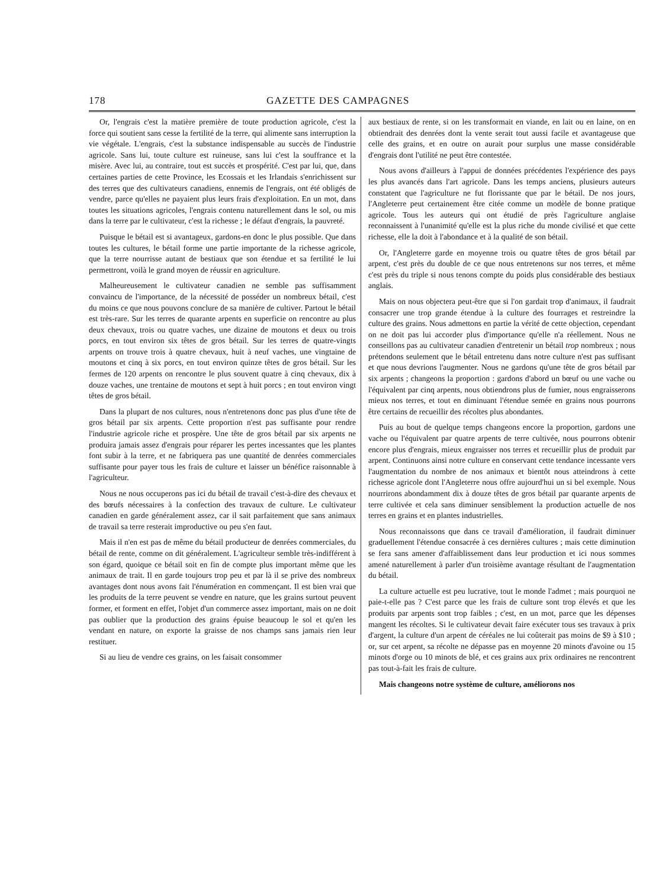178 GAZETTE DES CAMPAGNES
Or, l'engrais c'est la matière première de toute production agricole, c'est la force qui soutient sans cesse la fertilité de la terre, qui alimente sans interruption la vie végétale. L'engrais, c'est la substance indispensable au succès de l'industrie agricole. Sans lui, toute culture est ruineuse, sans lui c'est la souffrance et la misère. Avec lui, au contraire, tout est succès et prospérité. C'est par lui, que, dans certaines parties de cette Province, les Ecossais et les Irlandais s'enrichissent sur des terres que des cultivateurs canadiens, ennemis de l'engrais, ont été obligés de vendre, parce qu'elles ne payaient plus leurs frais d'exploitation. En un mot, dans toutes les situations agricoles, l'engrais contenu naturellement dans le sol, ou mis dans la terre par le cultivateur, c'est la richesse ; le défaut d'engrais, la pauvreté.
Puisque le bétail est si avantageux, gardons-en donc le plus possible. Que dans toutes les cultures, le bétail forme une partie importante de la richesse agricole, que la terre nourrisse autant de bestiaux que son étendue et sa fertilité le lui permettront, voilà le grand moyen de réussir en agriculture.
Malheureusement le cultivateur canadien ne semble pas suffisamment convaincu de l'importance, de la nécessité de posséder un nombreux bétail, c'est du moins ce que nous pouvons conclure de sa manière de cultiver. Partout le bétail est très-rare. Sur les terres de quarante arpents en superficie on rencontre au plus deux chevaux, trois ou quatre vaches, une dizaine de moutons et deux ou trois porcs, en tout environ six têtes de gros bétail. Sur les terres de quatre-vingts arpents on trouve trois à quatre chevaux, huit à neuf vaches, une vingtaine de moutons et cinq à six porcs, en tout environ quinze têtes de gros bétail. Sur les fermes de 120 arpents on rencontre le plus souvent quatre à cinq chevaux, dix à douze vaches, une trentaine de moutons et sept à huit porcs ; en tout environ vingt têtes de gros bétail.
Dans la plupart de nos cultures, nous n'entretenons donc pas plus d'une tête de gros bétail par six arpents. Cette proportion n'est pas suffisante pour rendre l'industrie agricole riche et prospère. Une tête de gros bétail par six arpents ne produira jamais assez d'engrais pour réparer les pertes incessantes que les plantes font subir à la terre, et ne fabriquera pas une quantité de denrées commerciales suffisante pour payer tous les frais de culture et laisser un bénéfice raisonnable à l'agriculteur.
Nous ne nous occuperons pas ici du bétail de travail c'est-à-dire des chevaux et des bœufs nécessaires à la confection des travaux de culture. Le cultivateur canadien en garde généralement assez, car il sait parfaitement que sans animaux de travail sa terre resterait improductive ou peu s'en faut.
Mais il n'en est pas de même du bétail producteur de denrées commerciales, du bétail de rente, comme on dit généralement. L'agriculteur semble très-indifférent à son égard, quoique ce bétail soit en fin de compte plus important même que les animaux de trait. Il en garde toujours trop peu et par là il se prive des nombreux avantages dont nous avons fait l'énumération en commençant. Il est bien vrai que les produits de la terre peuvent se vendre en nature, que les grains surtout peuvent former, et forment en effet, l'objet d'un commerce assez important, mais on ne doit pas oublier que la production des grains épuise beaucoup le sol et qu'en les vendant en nature, on exporte la graisse de nos champs sans jamais rien leur restituer.
Si au lieu de vendre ces grains, on les faisait consommer
aux bestiaux de rente, si on les transformait en viande, en lait ou en laine, on en obtiendrait des denrées dont la vente serait tout aussi facile et avantageuse que celle des grains, et en outre on aurait pour surplus une masse considérable d'engrais dont l'utilité ne peut être contestée.
Nous avons d'ailleurs à l'appui de données précédentes l'expérience des pays les plus avancés dans l'art agricole. Dans les temps anciens, plusieurs auteurs constatent que l'agriculture ne fut florissante que par le bétail. De nos jours, l'Angleterre peut certainement être citée comme un modèle de bonne pratique agricole. Tous les auteurs qui ont étudié de près l'agriculture anglaise reconnaissent à l'unanimité qu'elle est la plus riche du monde civilisé et que cette richesse, elle la doit à l'abondance et à la qualité de son bétail.
Or, l'Angleterre garde en moyenne trois ou quatre têtes de gros bétail par arpent, c'est près du double de ce que nous entretenons sur nos terres, et même c'est près du triple si nous tenons compte du poids plus considérable des bestiaux anglais.
Mais on nous objectera peut-être que si l'on gardait trop d'animaux, il faudrait consacrer une trop grande étendue à la culture des fourrages et restreindre la culture des grains. Nous admettons en partie la vérité de cette objection, cependant on ne doit pas lui accorder plus d'importance qu'elle n'a réellement. Nous ne conseillons pas au cultivateur canadien d'entretenir un bétail trop nombreux ; nous prétendons seulement que le bétail entretenu dans notre culture n'est pas suffisant et que nous devrions l'augmenter. Nous ne gardons qu'une tête de gros bétail par six arpents ; changeons la proportion : gardons d'abord un bœuf ou une vache ou l'équivalent par cinq arpents, nous obtiendrons plus de fumier, nous engraisserons mieux nos terres, et tout en diminuant l'étendue semée en grains nous pourrons être certains de recueillir des récoltes plus abondantes.
Puis au bout de quelque temps changeons encore la proportion, gardons une vache ou l'équivalent par quatre arpents de terre cultivée, nous pourrons obtenir encore plus d'engrais, mieux engraisser nos terres et recueillir plus de produit par arpent. Continuons ainsi notre culture en conservant cette tendance incessante vers l'augmentation du nombre de nos animaux et bientôt nous atteindrons à cette richesse agricole dont l'Angleterre nous offre aujourd'hui un si bel exemple. Nous nourrirons abondamment dix à douze têtes de gros bétail par quarante arpents de terre cultivée et cela sans diminuer sensiblement la production actuelle de nos terres en grains et en plantes industrielles.
Nous reconnaissons que dans ce travail d'amélioration, il faudrait diminuer graduellement l'étendue consacrée à ces dernières cultures ; mais cette diminution se fera sans amener d'affaiblissement dans leur production et ici nous sommes amené naturellement à parler d'un troisième avantage résultant de l'augmentation du bétail.
La culture actuelle est peu lucrative, tout le monde l'admet ; mais pourquoi ne paie-t-elle pas ? C'est parce que les frais de culture sont trop élevés et que les produits par arpents sont trop faibles ; c'est, en un mot, parce que les dépenses mangent les récoltes. Si le cultivateur devait faire exécuter tous ses travaux à prix d'argent, la culture d'un arpent de céréales ne lui coûterait pas moins de $9 à $10 ; or, sur cet arpent, sa récolte ne dépasse pas en moyenne 20 minots d'avoine ou 15 minots d'orge ou 10 minots de blé, et ces grains aux prix ordinaires ne rencontrent pas tout-à-fait les frais de culture.
Mais changeons notre système de culture, améliorons nos